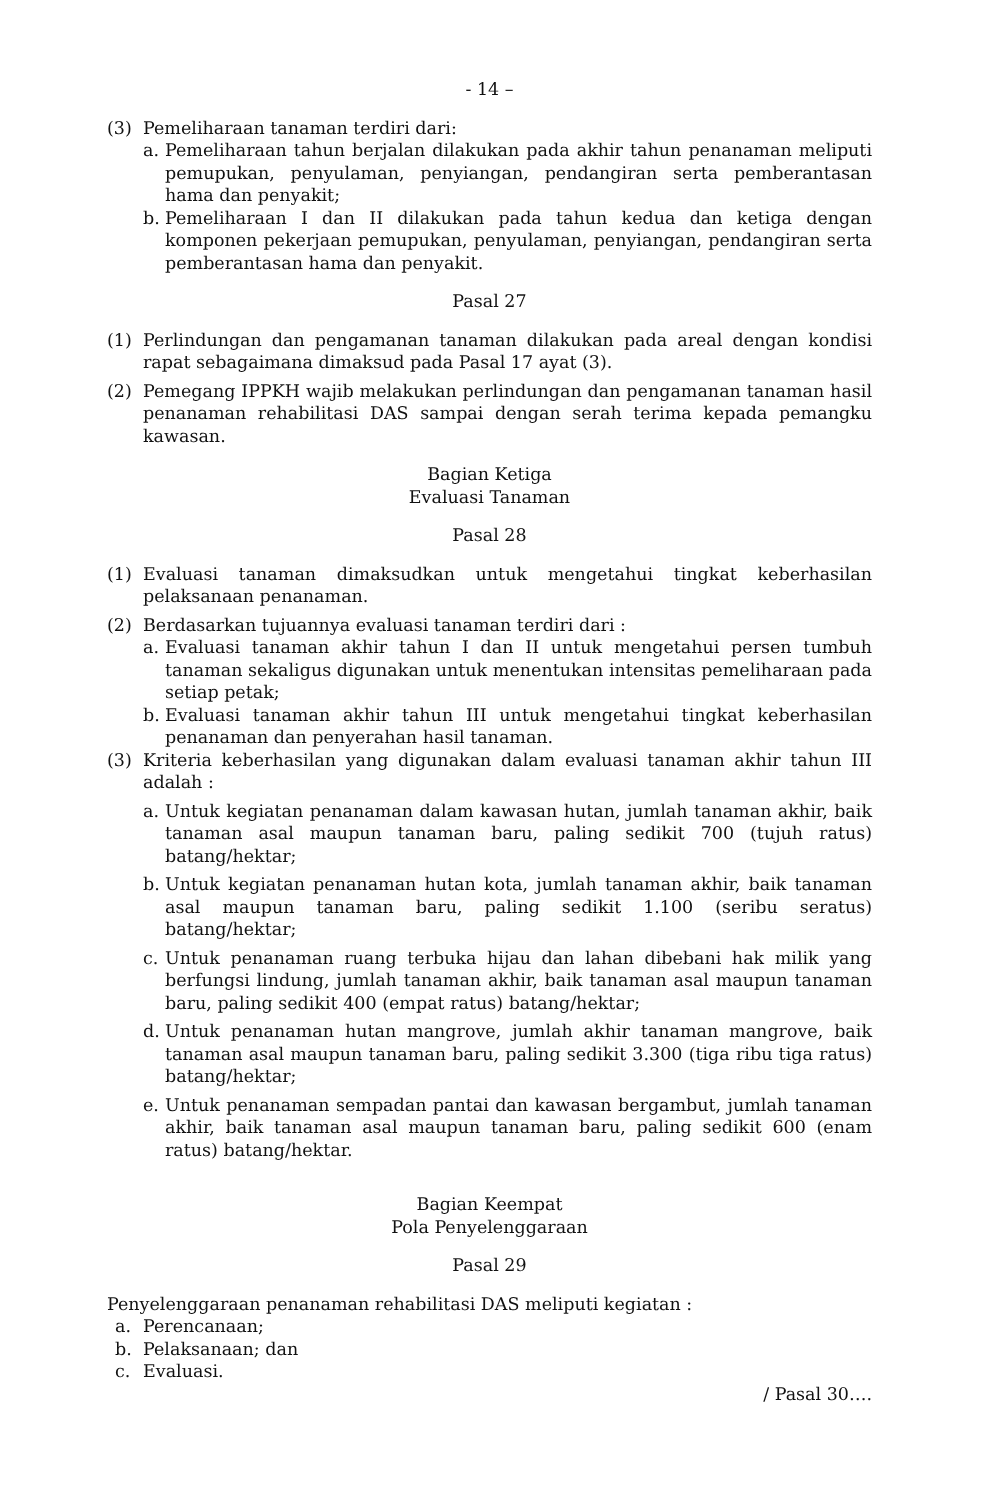- 14 –
(3) Pemeliharaan tanaman terdiri dari:
a. Pemeliharaan tahun berjalan dilakukan pada akhir tahun penanaman meliputi pemupukan, penyulaman, penyiangan, pendangiran serta pemberantasan hama dan penyakit;
b. Pemeliharaan I dan II dilakukan pada tahun kedua dan ketiga dengan komponen pekerjaan pemupukan, penyulaman, penyiangan, pendangiran serta pemberantasan hama dan penyakit.
Pasal 27
(1) Perlindungan dan pengamanan tanaman dilakukan pada areal dengan kondisi rapat sebagaimana dimaksud pada Pasal 17 ayat (3).
(2) Pemegang IPPKH wajib melakukan perlindungan dan pengamanan tanaman hasil penanaman rehabilitasi DAS sampai dengan serah terima kepada pemangku kawasan.
Bagian Ketiga
Evaluasi Tanaman
Pasal 28
(1) Evaluasi tanaman dimaksudkan untuk mengetahui tingkat keberhasilan pelaksanaan penanaman.
(2) Berdasarkan tujuannya evaluasi tanaman terdiri dari :
a. Evaluasi tanaman akhir tahun I dan II untuk mengetahui persen tumbuh tanaman sekaligus digunakan untuk menentukan intensitas pemeliharaan pada setiap petak;
b. Evaluasi tanaman akhir tahun III untuk mengetahui tingkat keberhasilan penanaman dan penyerahan hasil tanaman.
(3) Kriteria keberhasilan yang digunakan dalam evaluasi tanaman akhir tahun III adalah :
a. Untuk kegiatan penanaman dalam kawasan hutan, jumlah tanaman akhir, baik tanaman asal maupun tanaman baru, paling sedikit 700 (tujuh ratus) batang/hektar;
b. Untuk kegiatan penanaman hutan kota, jumlah tanaman akhir, baik tanaman asal maupun tanaman baru, paling sedikit 1.100 (seribu seratus) batang/hektar;
c. Untuk penanaman ruang terbuka hijau dan lahan dibebani hak milik yang berfungsi lindung, jumlah tanaman akhir, baik tanaman asal maupun tanaman baru, paling sedikit 400 (empat ratus) batang/hektar;
d. Untuk penanaman hutan mangrove, jumlah akhir tanaman mangrove, baik tanaman asal maupun tanaman baru, paling sedikit 3.300 (tiga ribu tiga ratus) batang/hektar;
e. Untuk penanaman sempadan pantai dan kawasan bergambut, jumlah tanaman akhir, baik tanaman asal maupun tanaman baru, paling sedikit 600 (enam ratus) batang/hektar.
Bagian Keempat
Pola Penyelenggaraan
Pasal 29
Penyelenggaraan penanaman rehabilitasi DAS meliputi kegiatan :
a. Perencanaan;
b. Pelaksanaan; dan
c. Evaluasi.
/ Pasal 30….